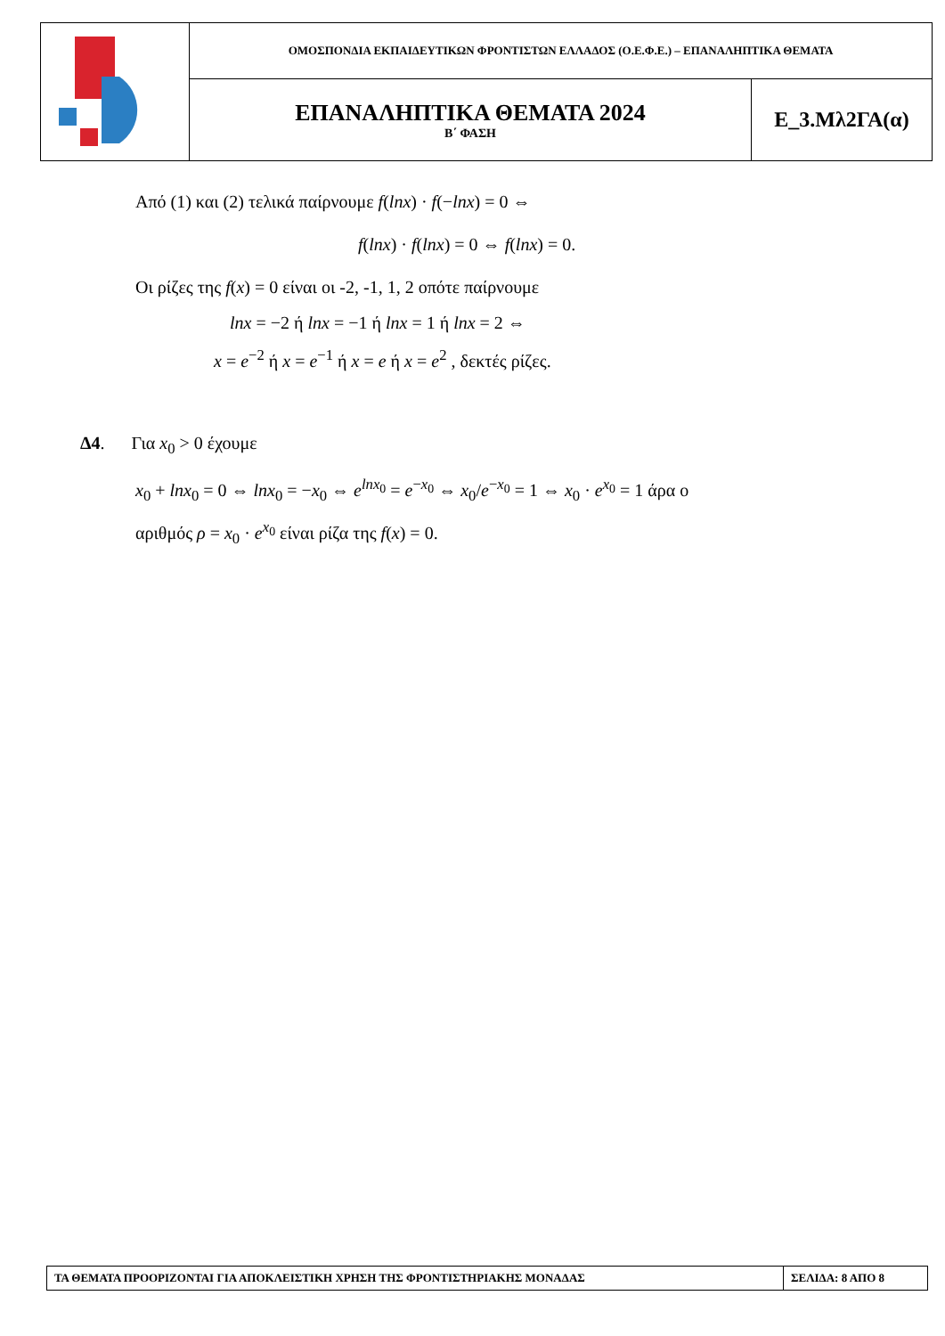| | ΟΜΟΣΠΟΝΔΙΑ ΕΚΠΑΙΔΕΥΤΙΚΩΝ ΦΡΟΝΤΙΣΤΩΝ ΕΛΛΑΔΟΣ (Ο.Ε.Φ.Ε.) – ΕΠΑΝΑΛΗΠΤΙΚΑ ΘΕΜΑΤΑ | |
| | ΕΠΑΝΑΛΗΠΤΙΚΑ ΘΕΜΑΤΑ 2024 Β΄ ΦΑΣΗ | Ε_3.Μλ2ΓΑ(α) |
Από (1) και (2) τελικά παίρνουμε f(lnx) · f(−lnx) = 0 ⇔
f(lnx) · f(lnx) = 0 ⇔ f(lnx) = 0.
Οι ρίζες της f(x) = 0 είναι οι -2, -1, 1, 2 οπότε παίρνουμε
lnx = −2 ή lnx = −1 ή lnx = 1 ή lnx = 2 ⇔
x = e<sup>−2</sup> ή x = e<sup>−1</sup> ή x = e ή x = e<sup>2</sup> , δεκτές ρίζες.
Δ4. Για x<sub>0</sub> > 0 έχουμε
x<sub>0</sub> + lnx<sub>0</sub> = 0 ⇔ lnx<sub>0</sub> = −x<sub>0</sub> ⇔ e<sup>lnx<sub>0</sub></sup> = e<sup>−x<sub>0</sub></sup> ⇔ x<sub>0</sub>/e<sup>−x<sub>0</sub></sup> = 1 ⇔ x<sub>0</sub> · e<sup>x<sub>0</sub></sup> = 1 άρα ο
αριθμός ρ = x<sub>0</sub> · e<sup>x<sub>0</sub></sup> είναι ρίζα της f(x) = 0.
| ΤΑ ΘΕΜΑΤΑ ΠΡΟΟΡΙΖΟΝΤΑΙ ΓΙΑ ΑΠΟΚΛΕΙΣΤΙΚΗ ΧΡΗΣΗ ΤΗΣ ΦΡΟΝΤΙΣΤΗΡΙΑΚΗΣ ΜΟΝΑΔΑΣ | ΣΕΛΙΔΑ: 8 ΑΠΟ 8 |